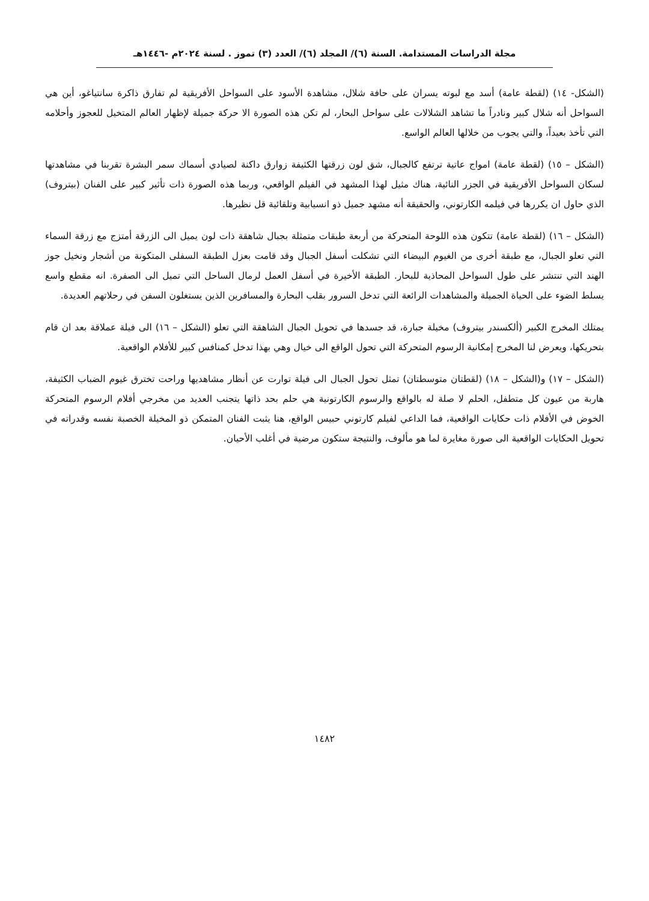مجلة الدراسات المستدامة. السنة (٦)/ المجلد (٦)/ العدد (٣) تموز . لسنة ٢٠٢٤م -١٤٤٦هـ
(الشكل- ١٤) (لقطة عامة) أسد مع لبوته يسران على حافة شلال، مشاهدة الأسود على السواحل الأفريقية لم تفارق ذاكرة سانتياغو، أين هي السواحل أنه شلال كبير ونادراً ما تشاهد الشلالات على سواحل البحار، لم تكن هذه الصورة الا حركة جميلة لإظهار العالم المتخيل للعجوز وأحلامه التي تأخذ بعيداً، والتي يجوب من خلالها العالم الواسع.
(الشكل – ١٥) (لقطة عامة) امواج عاتية ترتفع كالجبال، شق لون زرقتها الكثيفة زوارق داكنة لصيادي أسماك سمر البشرة تقربنا في مشاهدتها لسكان السواحل الأفريقية في الجزر النائية، هناك مثيل لهذا المشهد في الفيلم الواقعي، وربما هذه الصورة ذات تأثير كبير على الفنان (بيتروف) الذي حاول ان يكررها في فيلمه الكارتوني، والحقيقة أنه مشهد جميل ذو انسيابية وتلقائية قل نظيرها.
(الشكل – ١٦) (لقطة عامة) تتكون هذه اللوحة المتحركة من أربعة طبقات متمثلة بجبال شاهقة ذات لون يميل الى الزرقة أمتزج مع زرقة السماء التي تعلو الجبال، مع طبقة أخرى من الغيوم البيضاء التي تشكلت أسفل الجبال وقد قامت بعزل الطبقة السفلى المتكونة من أشجار ونخيل جوز الهند التي تنتشر على طول السواحل المحاذية للبحار. الطبقة الأخيرة في أسفل العمل لرمال الساحل التي تميل الى الصفرة. انه مقطع واسع يسلط الضوء على الحياة الجميلة والمشاهدات الرائعة التي تدخل السرور بقلب البحارة والمسافرين الذين يستغلون السفن في رحلاتهم العديدة.
يمتلك المخرج الكبير (ألكسندر بيتروف) مخيلة جبارة، قد جسدها في تحويل الجبال الشاهقة التي تعلو (الشكل – ١٦) الى فيلة عملاقة بعد ان قام بتحريكها، ويعرض لنا المخرج إمكانية الرسوم المتحركة التي تحول الواقع الى خيال وهي بهذا تدخل كمنافس كبير للأفلام الواقعية.
(الشكل – ١٧) و(الشكل – ١٨) (لقطتان متوسطتان) تمثل تحول الجبال الى فيلة توارت عن أنظار مشاهديها وراحت تخترق غيوم الضباب الكثيفة، هاربة من عيون كل متطفل، الحلم لا صلة له بالواقع والرسوم الكارتونية هي حلم بحد ذاتها يتجنب العديد من مخرجي أفلام الرسوم المتحركة الخوض في الأفلام ذات حكايات الواقعية، فما الداعي لفيلم كارتوني حبيس الواقع، هنا يثبت الفنان المتمكن ذو المخيلة الخصبة نفسه وقدراته في تحويل الحكايات الواقعية الى صورة مغايرة لما هو مألوف، والنتيجة ستكون مرضية في أغلب الأحيان.
١٤٨٢